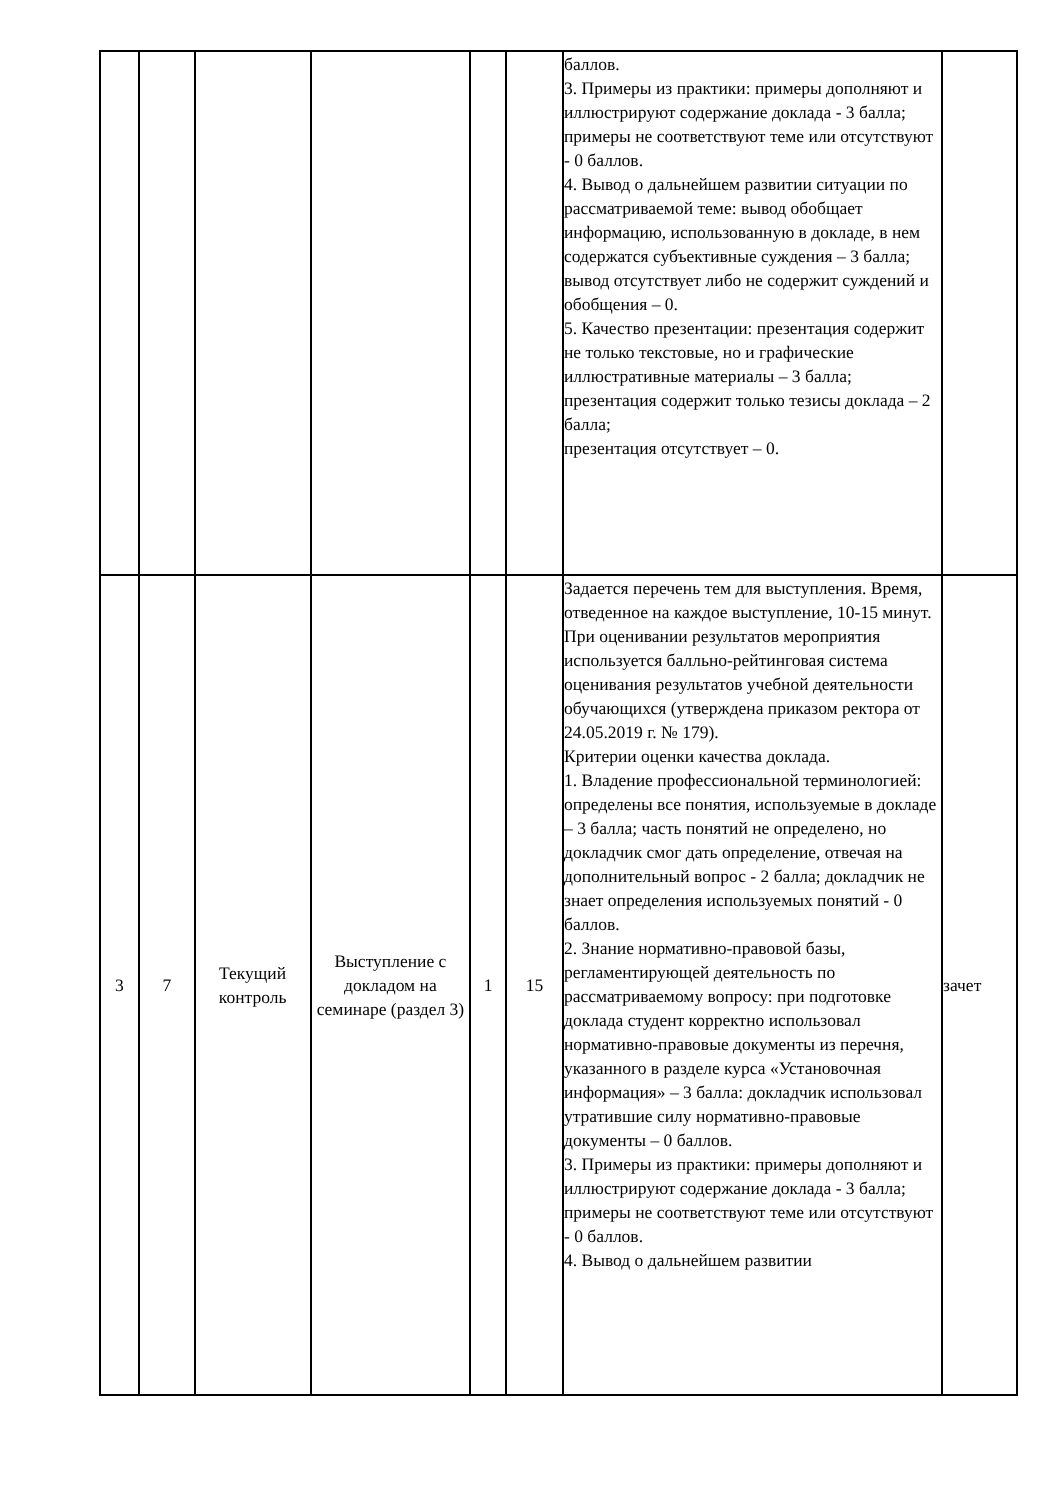| | | | | | | баллов. 3. Примеры из практики: примеры дополняют и иллюстрируют содержание доклада - 3 балла; примеры не соответствуют теме или отсутствуют - 0 баллов. 4. Вывод о дальнейшем развитии ситуации по рассматриваемой теме: вывод обобщает информацию, использованную в докладе, в нем содержатся субъективные суждения – 3 балла; вывод отсутствует либо не содержит суждений и обобщения – 0. 5. Качество презентации: презентация содержит не только текстовые, но и графические иллюстративные материалы – 3 балла; презентация содержит только тезисы доклада – 2 балла; презентация отсутствует – 0. | |
| 3 | 7 | Текущий контроль | Выступление с докладом на семинаре (раздел 3) | 1 | 15 | Задается перечень тем для выступления. Время, отведенное на каждое выступление, 10-15 минут. При оценивании результатов мероприятия используется балльно-рейтинговая система оценивания результатов учебной деятельности обучающихся (утверждена приказом ректора от 24.05.2019 г. № 179). Критерии оценки качества доклада. 1. Владение профессиональной терминологией: определены все понятия, используемые в докладе – 3 балла; часть понятий не определено, но докладчик смог дать определение, отвечая на дополнительный вопрос - 2 балла; докладчик не знает определения используемых понятий - 0 баллов. 2. Знание нормативно-правовой базы, регламентирующей деятельность по рассматриваемому вопросу: при подготовке доклада студент корректно использовал нормативно-правовые документы из перечня, указанного в разделе курса «Установочная информация» – 3 балла: докладчик использовал утратившие силу нормативно-правовые документы – 0 баллов. 3. Примеры из практики: примеры дополняют и иллюстрируют содержание доклада - 3 балла; примеры не соответствуют теме или отсутствуют - 0 баллов. 4. Вывод о дальнейшем развитии | зачет |